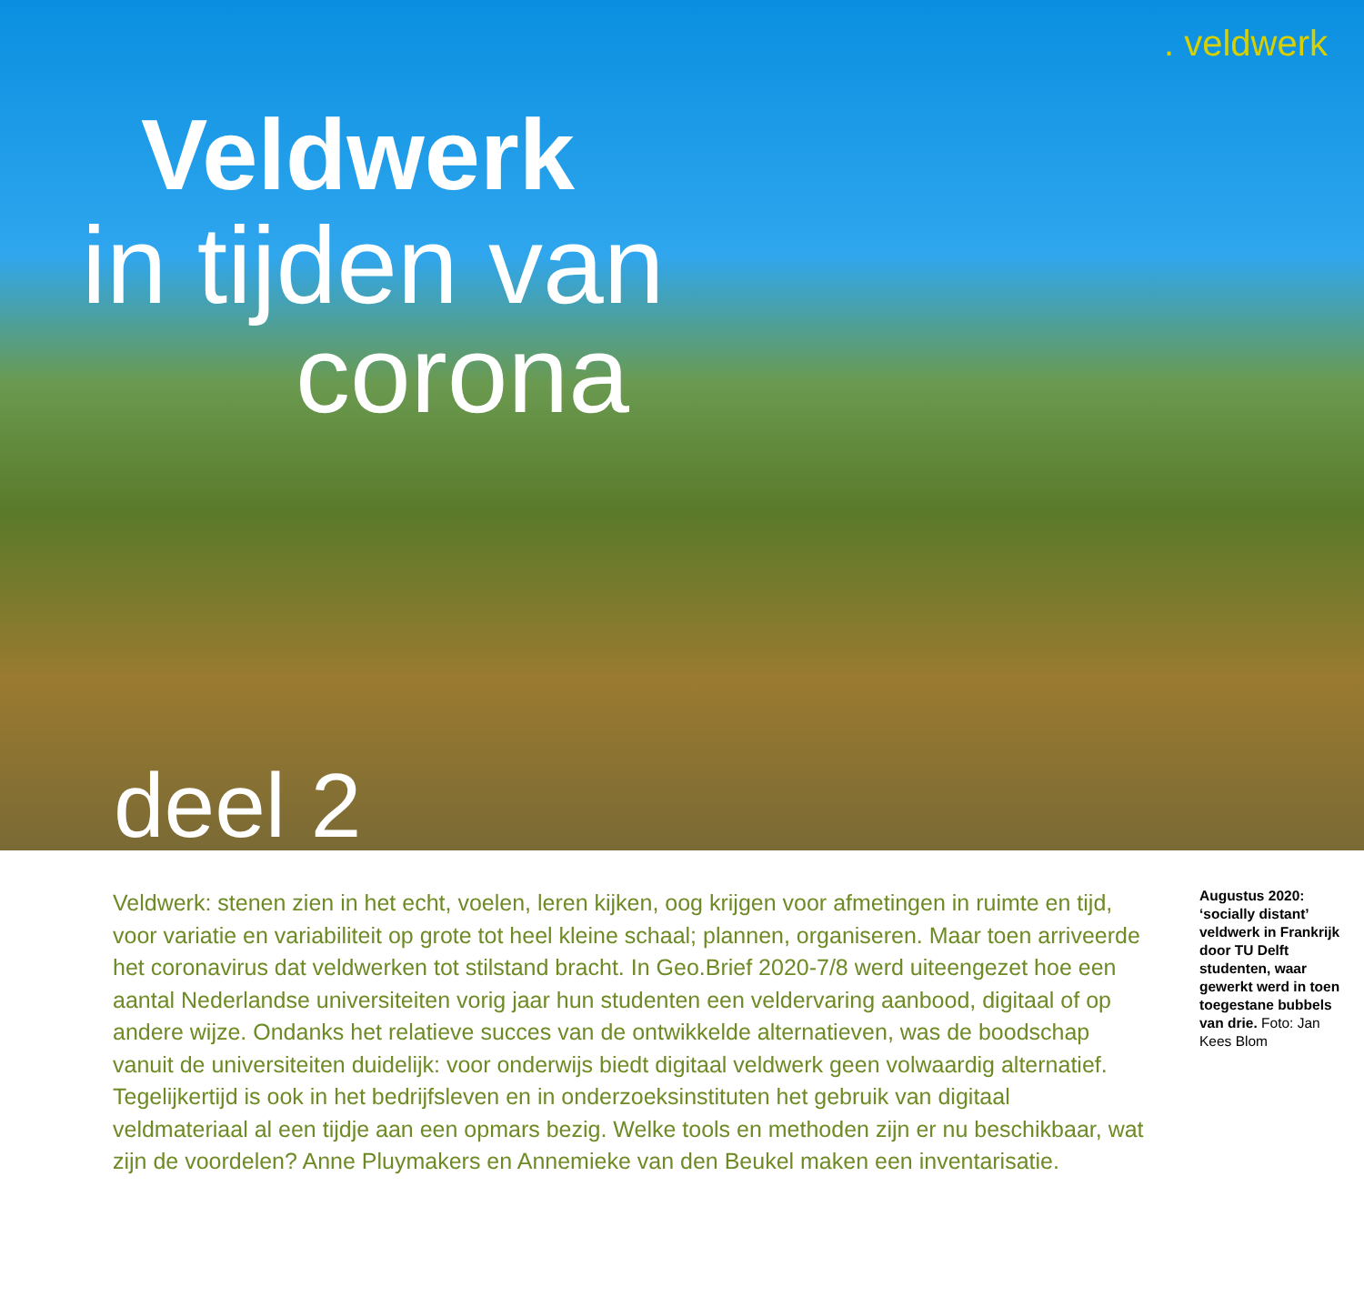. veldwerk
Veldwerk
in tijden van
corona
deel 2
Veldwerk: stenen zien in het echt, voelen, leren kijken, oog krijgen voor afmetingen in ruimte en tijd, voor variatie en variabiliteit op grote tot heel kleine schaal; plannen, organiseren. Maar toen arriveerde het coronavirus dat veldwerken tot stilstand bracht. In Geo.Brief 2020-7/8 werd uiteengezet hoe een aantal Nederlandse universiteiten vorig jaar hun studenten een veldervaring aanbood, digitaal of op andere wijze. Ondanks het relatieve succes van de ontwikkelde alternatieven, was de boodschap vanuit de universiteiten duidelijk: voor onderwijs biedt digitaal veldwerk geen volwaardig alternatief. Tegelijkertijd is ook in het bedrijfsleven en in onderzoeksinstituten het gebruik van digitaal veldmateriaal al een tijdje aan een opmars bezig. Welke tools en methoden zijn er nu beschikbaar, wat zijn de voordelen? Anne Pluymakers en Annemieke van den Beukel maken een inventarisatie.
Augustus 2020: ‘socially distant’ veldwerk in Frankrijk door TU Delft studenten, waar gewerkt werd in toen toegestane bubbels van drie. Foto: Jan Kees Blom